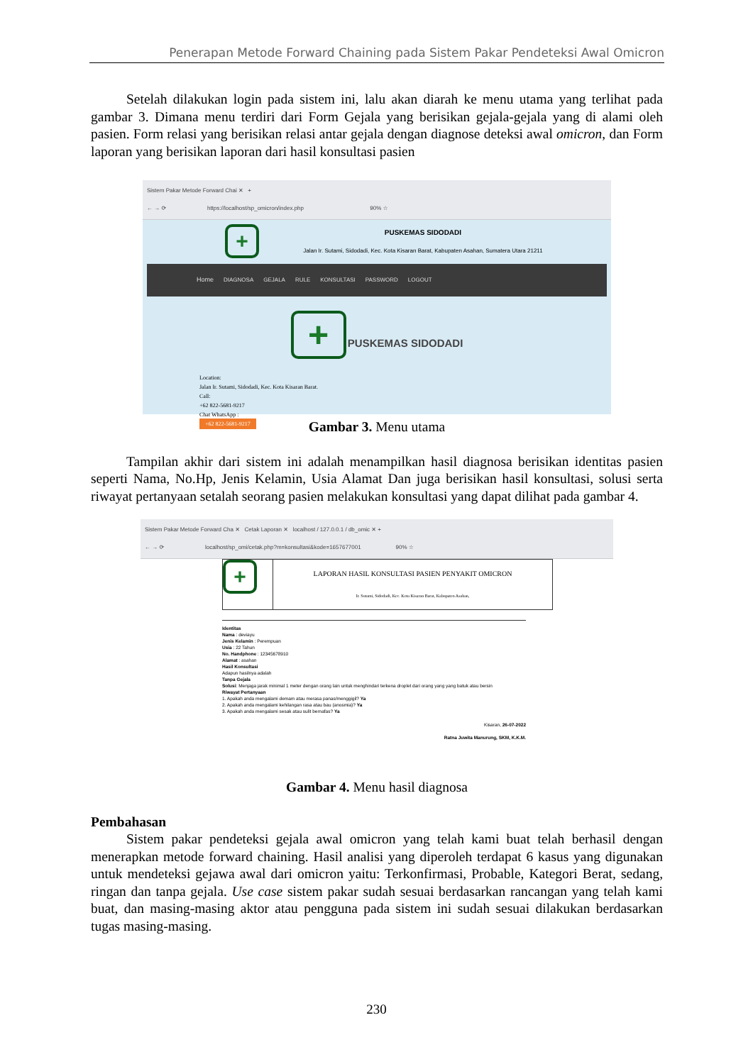Penerapan Metode Forward Chaining pada Sistem Pakar Pendeteksi Awal Omicron
Setelah dilakukan login pada sistem ini, lalu akan diarah ke menu utama yang terlihat pada gambar 3. Dimana menu terdiri dari Form Gejala yang berisikan gejala-gejala yang di alami oleh pasien. Form relasi yang berisikan relasi antar gejala dengan diagnose deteksi awal omicron, dan Form laporan yang berisikan laporan dari hasil konsultasi pasien
Sistem Pakar Metode Forward Chai ✕ +
← → ⟳ https://localhost/sp_omicron/index.php 90% ☆
+ PUSKEMAS SIDODADI
Jalan Ir. Sutami, Sidodadi, Kec. Kota Kisaran Barat, Kabupaten Asahan, Sumatera Utara 21211
Home DIAGNOSA GEJALA RULE KONSULTASI PASSWORD LOGOUT
+ PUSKEMAS SIDODADI
Location:
Jalan Ir. Sutami, Sidodadi, Kec. Kota Kisaran Barat.
Call:
+62 822-5681-9217
Chat WhatsApp :
+62 822-5681-9217
Gambar 3. Menu utama
Tampilan akhir dari sistem ini adalah menampilkan hasil diagnosa berisikan identitas pasien seperti Nama, No.Hp, Jenis Kelamin, Usia Alamat Dan juga berisikan hasil konsultasi, solusi serta riwayat pertanyaan setalah seorang pasien melakukan konsultasi yang dapat dilihat pada gambar 4.
Sistem Pakar Metode Forward Cha ✕ Cetak Laporan ✕ localhost / 127.0.0.1 / db_omic ✕ +
← → ⟳ localhost/sp_omi/cetak.php?m=konsultasi&kode=1657677001 90% ☆
+
LAPORAN HASIL KONSULTASI PASIEN PENYAKIT OMICRON
Ir. Sutami, Sidodadi, Kec. Kota Kisaran Barat, Kabupaten Asahan,
Identitas
Nama : deviayu
Jenis Kelamin : Perempuan
Usia : 22 Tahun
No. Handphone : 12345678910
Alamat : asahan
Hasil Konsultasi
Adapun hasilnya adalah
Tanpa Gejala
Solusi: Menjaga jarak minimal 1 meter dengan orang lain untuk menghindari terkena droplet dari orang yang yang batuk atau bersin
Riwayat Pertanyaan
1. Apakah anda mengalami demam atau merasa panas/menggigil? Ya
2. Apakah anda mengalami kehilangan rasa atau bau (anosmia)? Ya
3. Apakah anda mengalami sesak atau sulit bernafas? Ya
Kisaran, 26-07-2022
Ratna Juwita Manurung, SKM, K.K.M.
Gambar 4. Menu hasil diagnosa
Pembahasan
Sistem pakar pendeteksi gejala awal omicron yang telah kami buat telah berhasil dengan menerapkan metode forward chaining. Hasil analisi yang diperoleh terdapat 6 kasus yang digunakan untuk mendeteksi gejawa awal dari omicron yaitu: Terkonfirmasi, Probable, Kategori Berat, sedang, ringan dan tanpa gejala. Use case sistem pakar sudah sesuai berdasarkan rancangan yang telah kami buat, dan masing-masing aktor atau pengguna pada sistem ini sudah sesuai dilakukan berdasarkan tugas masing-masing.
230